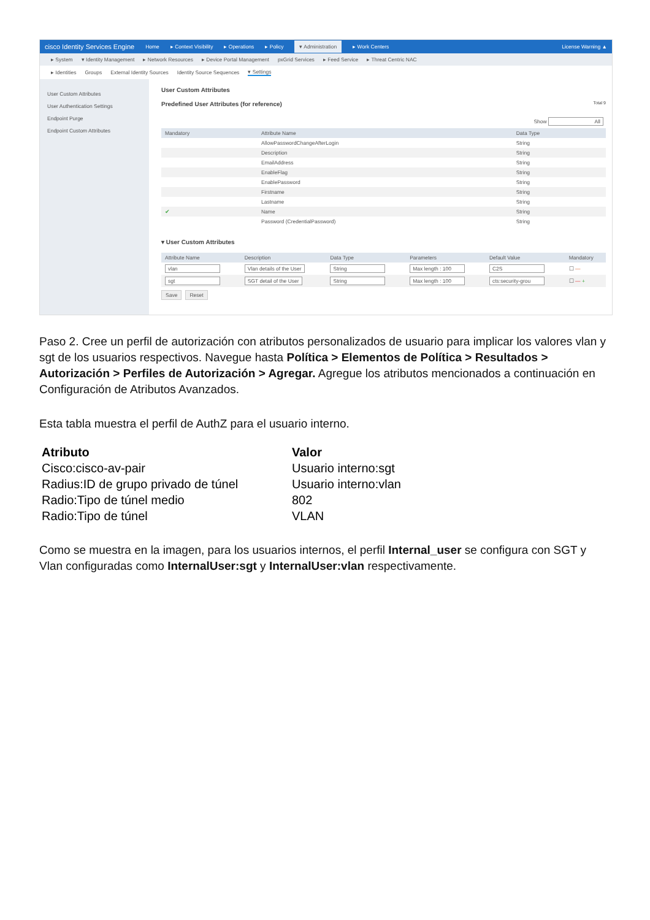cisco Identity Services Engine Home ▸ Context Visibility ▸ Operations ▸ Policy ▾ Administration ▸ Work Centers License Warning ▲
▸ System ▾ Identity Management ▸ Network Resources ▸ Device Portal Management pxGrid Services ▸ Feed Service ▸ Threat Centric NAC
▸ Identities Groups External Identity Sources Identity Source Sequences ▾ Settings
User Custom Attributes
User Authentication Settings
Endpoint Purge
Endpoint Custom Attributes
User Custom Attributes
Predefined User Attributes (for reference) Total 9
Show All
| Mandatory | Attribute Name | Data Type |
| --- | --- | --- |
| | AllowPasswordChangeAfterLogin | String |
| | Description | String |
| | EmailAddress | String |
| | EnableFlag | String |
| | EnablePassword | String |
| | Firstname | String |
| | Lastname | String |
| ✔ | Name | String |
| | Password (CredentialPassword) | String |
▾ User Custom Attributes
| Attribute Name | Description | Data Type | Parameters | Default Value | Mandatory |
| --- | --- | --- | --- | --- | --- |
| vlan | Vlan details of the User | String | Max length : 100 | C2S | ☐ — |
| sgt | SGT detail of the User | String | Max length : 100 | cts:security-grou | ☐ — + |
Save Reset
Paso 2. Cree un perfil de autorización con atributos personalizados de usuario para implicar los valores vlan y sgt de los usuarios respectivos. Navegue hasta Política > Elementos de Política > Resultados > Autorización > Perfiles de Autorización > Agregar. Agregue los atributos mencionados a continuación en Configuración de Atributos Avanzados.
Esta tabla muestra el perfil de AuthZ para el usuario interno.
| Atributo | Valor |
| --- | --- |
| Cisco:cisco-av-pair | Usuario interno:sgt |
| Radius:ID de grupo privado de túnel | Usuario interno:vlan |
| Radio:Tipo de túnel medio | 802 |
| Radio:Tipo de túnel | VLAN |
Como se muestra en la imagen, para los usuarios internos, el perfil Internal_user se configura con SGT y Vlan configuradas como InternalUser:sgt y InternalUser:vlan respectivamente.